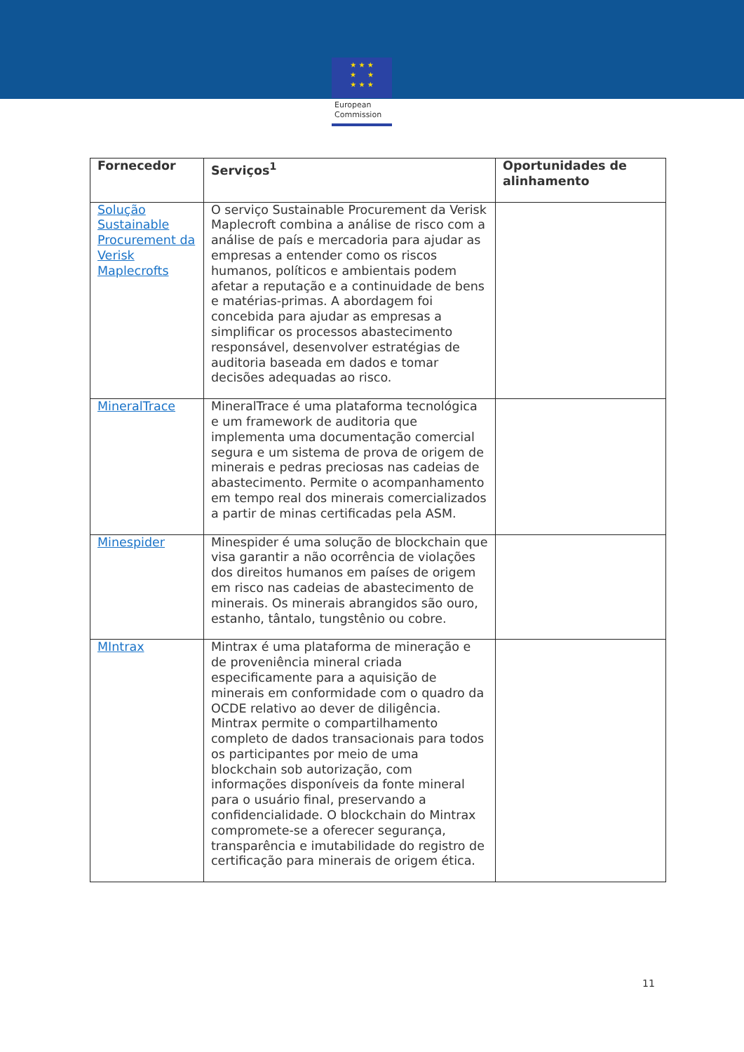★ ★ ★
★ ★
★ ★ ★
European
Commission
| Fornecedor | Serviços<sup>1</sup> | Oportunidades de alinhamento |
| --- | --- | --- |
| Solução Sustainable Procurement da Verisk Maplecrofts | O serviço Sustainable Procurement da Verisk Maplecroft combina a análise de risco com a análise de país e mercadoria para ajudar as empresas a entender como os riscos humanos, políticos e ambientais podem afetar a reputação e a continuidade de bens e matérias-primas. A abordagem foi concebida para ajudar as empresas a simplificar os processos abastecimento responsável, desenvolver estratégias de auditoria baseada em dados e tomar decisões adequadas ao risco. | |
| MineralTrace | MineralTrace é uma plataforma tecnológica e um framework de auditoria que implementa uma documentação comercial segura e um sistema de prova de origem de minerais e pedras preciosas nas cadeias de abastecimento. Permite o acompanhamento em tempo real dos minerais comercializados a partir de minas certificadas pela ASM. | |
| Minespider | Minespider é uma solução de blockchain que visa garantir a não ocorrência de violações dos direitos humanos em países de origem em risco nas cadeias de abastecimento de minerais. Os minerais abrangidos são ouro, estanho, tântalo, tungstênio ou cobre. | |
| MIntrax | Mintrax é uma plataforma de mineração e de proveniência mineral criada especificamente para a aquisição de minerais em conformidade com o quadro da OCDE relativo ao dever de diligência. Mintrax permite o compartilhamento completo de dados transacionais para todos os participantes por meio de uma blockchain sob autorização, com informações disponíveis da fonte mineral para o usuário final, preservando a confidencialidade. O blockchain do Mintrax compromete-se a oferecer segurança, transparência e imutabilidade do registro de certificação para minerais de origem ética. | |
11